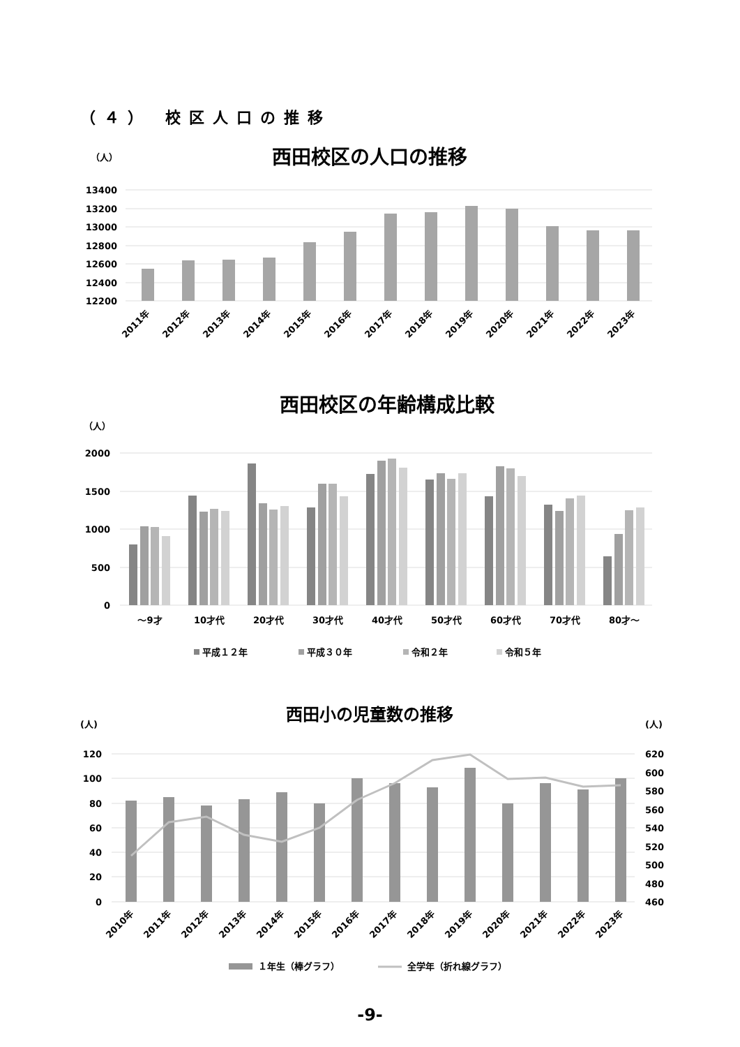（４） 校区人口の推移
（人）
西田校区の人口の推移
13400
13200
13000
12800
12600
12400
12200
2011年
2012年
2013年
2014年
2015年
2016年
2017年
2018年
2019年
2020年
2021年
2022年
2023年
西田校区の年齢構成比較
（人）
2000
1500
1000
500
0
～9才
10才代
20才代
30才代
40才代
50才代
60才代
70才代
80才～
平成１２年
平成３０年
令和２年
令和５年
西田小の児童数の推移
(人)
(人)
120
100
80
60
40
20
0
620
600
580
560
540
520
500
480
460
2010年
2011年
2012年
2013年
2014年
2015年
2016年
2017年
2018年
2019年
2020年
2021年
2022年
2023年
１年生（棒グラフ）
全学年（折れ線グラフ）
-9-